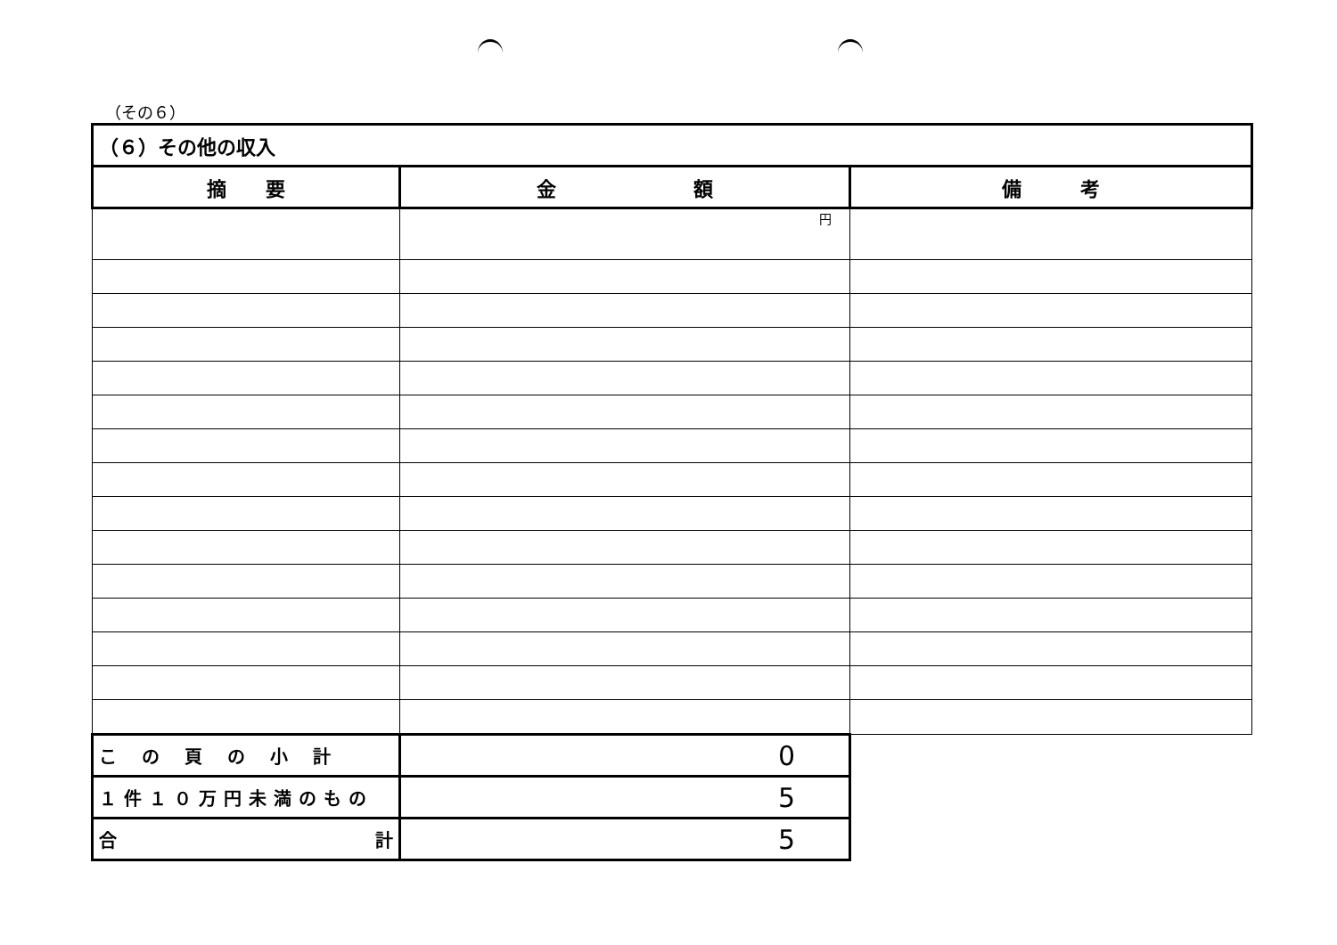（その６）
| （６）その他の収入 | | |
| 摘 要 | 金 額 | 備 考 |
| | 円 | |
| この頁の小計 | 0 | |
| １件１０万円未満のもの | 5 | |
| 合 計 | 5 | |